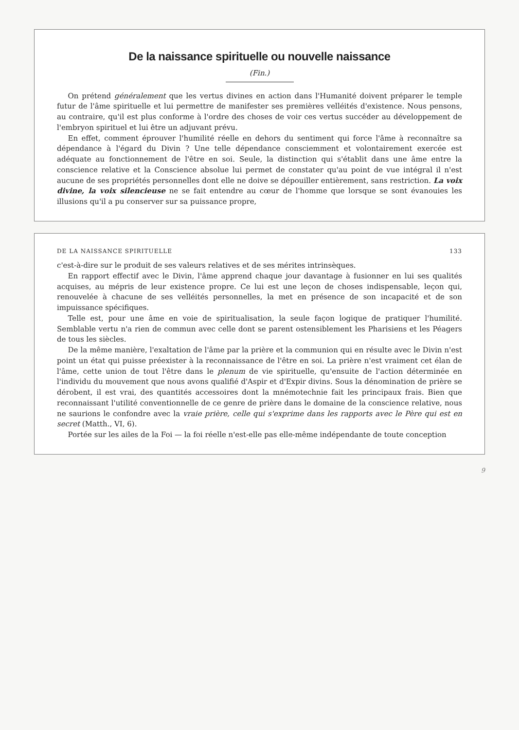De la naissance spirituelle ou nouvelle naissance
(Fin.)
On prétend généralement que les vertus divines en action dans l'Humanité doivent préparer le temple futur de l'âme spirituelle et lui permettre de manifester ses premières velléités d'existence. Nous pensons, au contraire, qu'il est plus conforme à l'ordre des choses de voir ces vertus succéder au développement de l'embryon spirituel et lui être un adjuvant prévu.
En effet, comment éprouver l'humilité réelle en dehors du sentiment qui force l'âme à reconnaître sa dépendance à l'égard du Divin ? Une telle dépendance consciemment et volontairement exercée est adéquate au fonctionnement de l'être en soi. Seule, la distinction qui s'établit dans une âme entre la conscience relative et la Conscience absolue lui permet de constater qu'au point de vue intégral il n'est aucune de ses propriétés personnelles dont elle ne doive se dépouiller entièrement, sans restriction. La voix divine, la voix silencieuse ne se fait entendre au cœur de l'homme que lorsque se sont évanouies les illusions qu'il a pu conserver sur sa puissance propre,
DE LA NAISSANCE SPIRITUELLE 133
c'est-à-dire sur le produit de ses valeurs relatives et de ses mérites intrinsèques.
En rapport effectif avec le Divin, l'âme apprend chaque jour davantage à fusionner en lui ses qualités acquises, au mépris de leur existence propre. Ce lui est une leçon de choses indispensable, leçon qui, renouvelée à chacune de ses velléités personnelles, la met en présence de son incapacité et de son impuissance spécifiques.
Telle est, pour une âme en voie de spiritualisation, la seule façon logique de pratiquer l'humilité. Semblable vertu n'a rien de commun avec celle dont se parent ostensiblement les Pharisiens et les Péagers de tous les siècles.
De la même manière, l'exaltation de l'âme par la prière et la communion qui en résulte avec le Divin n'est point un état qui puisse préexister à la reconnaissance de l'être en soi. La prière n'est vraiment cet élan de l'âme, cette union de tout l'être dans le plenum de vie spirituelle, qu'ensuite de l'action déterminée en l'individu du mouvement que nous avons qualifié d'Aspir et d'Expir divins. Sous la dénomination de prière se dérobent, il est vrai, des quantités accessoires dont la mnémotechnie fait les principaux frais. Bien que reconnaissant l'utilité conventionnelle de ce genre de prière dans le domaine de la conscience relative, nous ne saurions le confondre avec la vraie prière, celle qui s'exprime dans les rapports avec le Père qui est en secret (Matth., VI, 6).
Portée sur les ailes de la Foi — la foi réelle n'est-elle pas elle-même indépendante de toute conception
9